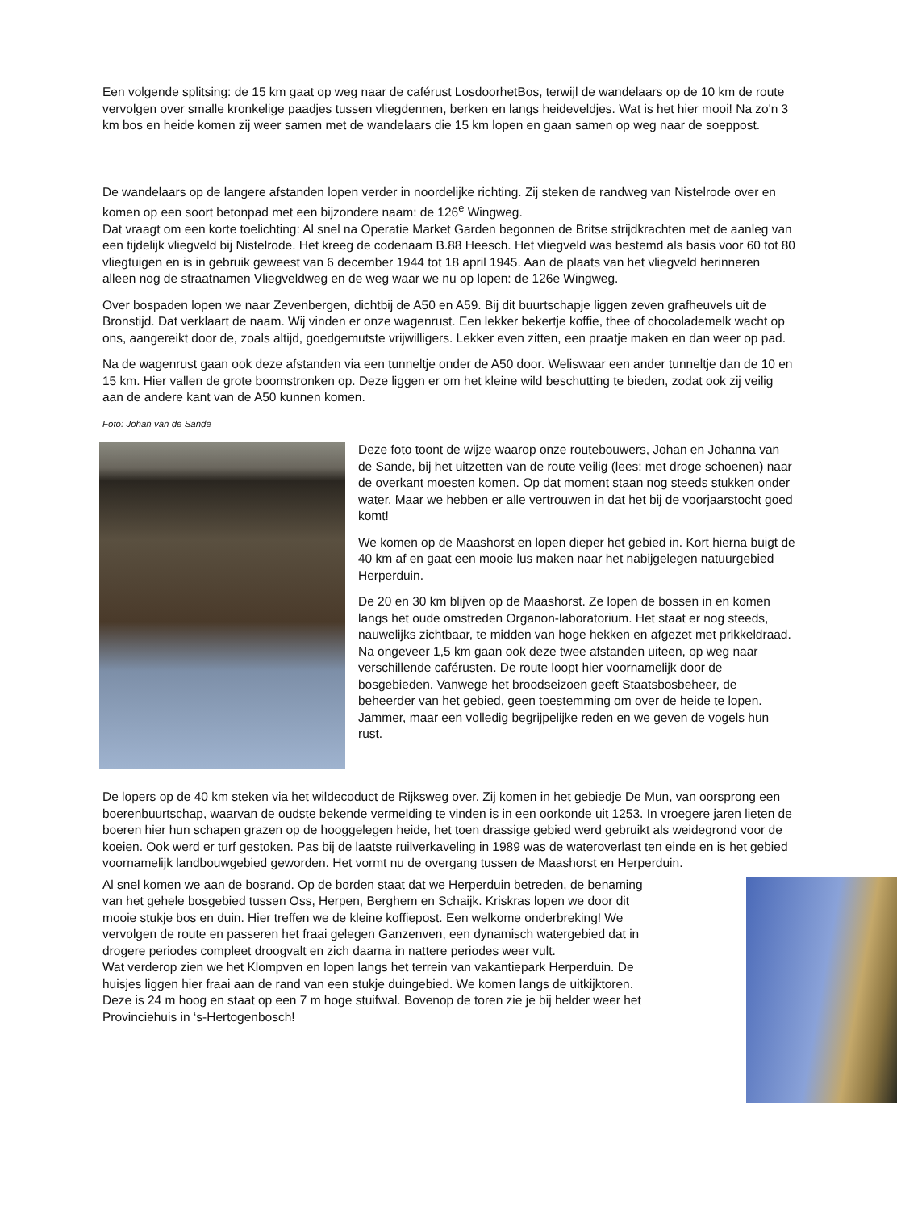Een volgende splitsing: de 15 km gaat op weg naar de caférust LosdoorhetBos, terwijl de wandelaars op de 10 km de route vervolgen over smalle kronkelige paadjes tussen vliegdennen, berken en langs heideveldjes. Wat is het hier mooi! Na zo'n 3 km bos en heide komen zij weer samen met de wandelaars die 15 km lopen en gaan samen op weg naar de soeppost.
De wandelaars op de langere afstanden lopen verder in noordelijke richting. Zij steken de randweg van Nistelrode over en komen op een soort betonpad met een bijzondere naam: de 126<sup>e</sup> Wingweg.
Dat vraagt om een korte toelichting: Al snel na Operatie Market Garden begonnen de Britse strijdkrachten met de aanleg van een tijdelijk vliegveld bij Nistelrode. Het kreeg de codenaam B.88 Heesch. Het vliegveld was bestemd als basis voor 60 tot 80 vliegtuigen en is in gebruik geweest van 6 december 1944 tot 18 april 1945. Aan de plaats van het vliegveld herinneren alleen nog de straatnamen Vliegveldweg en de weg waar we nu op lopen: de 126e Wingweg.
Over bospaden lopen we naar Zevenbergen, dichtbij de A50 en A59. Bij dit buurtschapje liggen zeven grafheuvels uit de Bronstijd. Dat verklaart de naam. Wij vinden er onze wagenrust. Een lekker bekertje koffie, thee of chocolademelk wacht op ons, aangereikt door de, zoals altijd, goedgemutste vrijwilligers. Lekker even zitten, een praatje maken en dan weer op pad.
Na de wagenrust gaan ook deze afstanden via een tunneltje onder de A50 door. Weliswaar een ander tunneltje dan de 10 en 15 km. Hier vallen de grote boomstronken op. Deze liggen er om het kleine wild beschutting te bieden, zodat ook zij veilig aan de andere kant van de A50 kunnen komen.
Foto: Johan van de Sande
Deze foto toont de wijze waarop onze routebouwers, Johan en Johanna van de Sande, bij het uitzetten van de route veilig (lees: met droge schoenen) naar de overkant moesten komen. Op dat moment staan nog steeds stukken onder water. Maar we hebben er alle vertrouwen in dat het bij de voorjaarstocht goed komt!
We komen op de Maashorst en lopen dieper het gebied in. Kort hierna buigt de 40 km af en gaat een mooie lus maken naar het nabijgelegen natuurgebied Herperduin.
De 20 en 30 km blijven op de Maashorst. Ze lopen de bossen in en komen langs het oude omstreden Organon-laboratorium. Het staat er nog steeds, nauwelijks zichtbaar, te midden van hoge hekken en afgezet met prikkeldraad. Na ongeveer 1,5 km gaan ook deze twee afstanden uiteen, op weg naar verschillende caférusten. De route loopt hier voornamelijk door de bosgebieden. Vanwege het broodseizoen geeft Staatsbosbeheer, de beheerder van het gebied, geen toestemming om over de heide te lopen. Jammer, maar een volledig begrijpelijke reden en we geven de vogels hun rust.
De lopers op de 40 km steken via het wildecoduct de Rijksweg over. Zij komen in het gebiedje De Mun, van oorsprong een boerenbuurtschap, waarvan de oudste bekende vermelding te vinden is in een oorkonde uit 1253. In vroegere jaren lieten de boeren hier hun schapen grazen op de hooggelegen heide, het toen drassige gebied werd gebruikt als weidegrond voor de koeien. Ook werd er turf gestoken. Pas bij de laatste ruilverkaveling in 1989 was de wateroverlast ten einde en is het gebied voornamelijk landbouwgebied geworden. Het vormt nu de overgang tussen de Maashorst en Herperduin.
Al snel komen we aan de bosrand. Op de borden staat dat we Herperduin betreden, de benaming van het gehele bosgebied tussen Oss, Herpen, Berghem en Schaijk. Kriskras lopen we door dit mooie stukje bos en duin. Hier treffen we de kleine koffiepost. Een welkome onderbreking! We vervolgen de route en passeren het fraai gelegen Ganzenven, een dynamisch watergebied dat in drogere periodes compleet droogvalt en zich daarna in nattere periodes weer vult.
Wat verderop zien we het Klompven en lopen langs het terrein van vakantiepark Herperduin. De huisjes liggen hier fraai aan de rand van een stukje duingebied. We komen langs de uitkijktoren. Deze is 24 m hoog en staat op een 7 m hoge stuifwal. Bovenop de toren zie je bij helder weer het Provinciehuis in ‘s-Hertogenbosch!